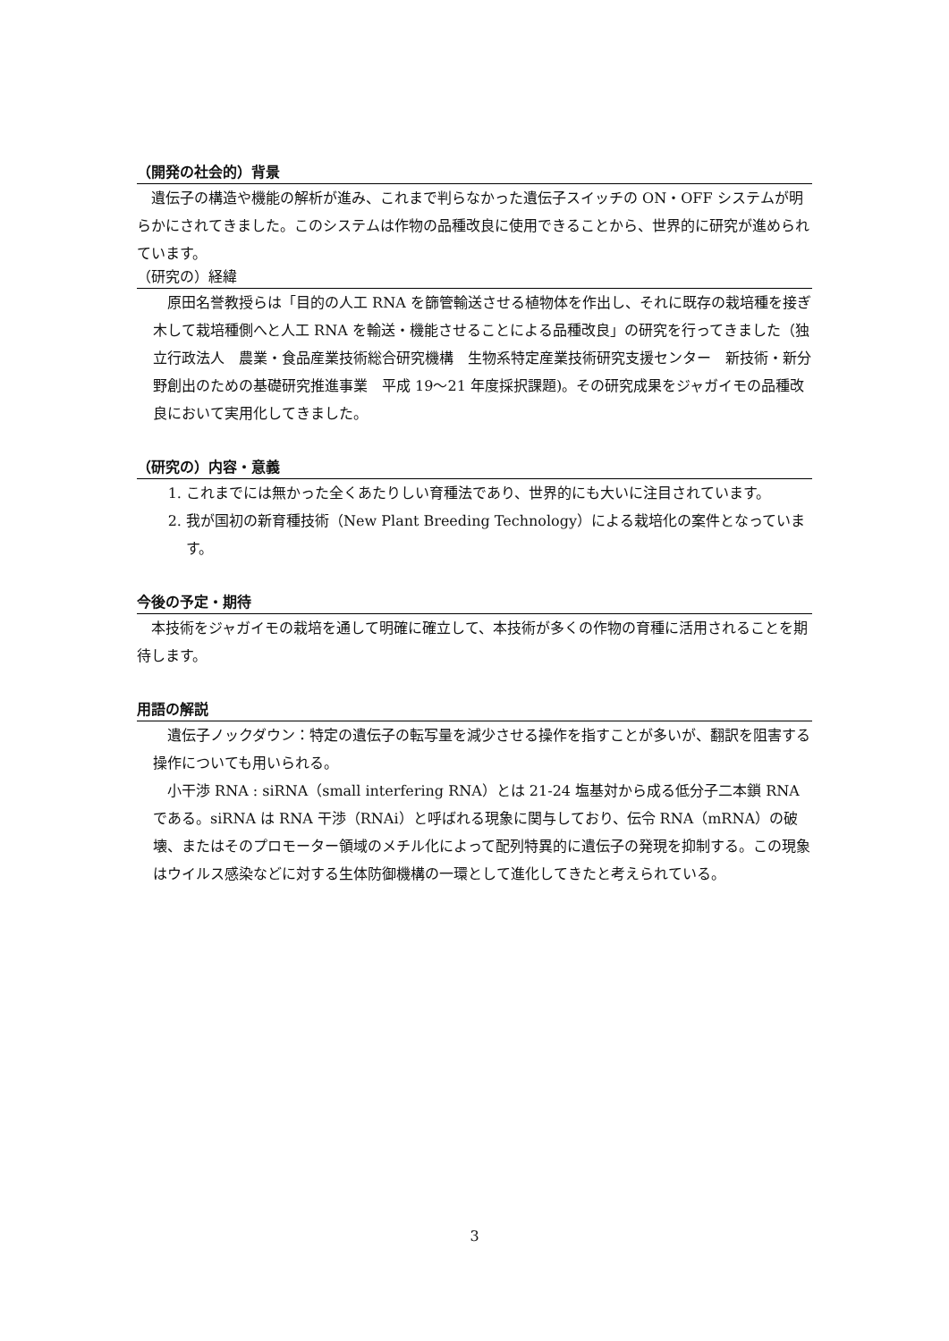（開発の社会的）背景
　遺伝子の構造や機能の解析が進み、これまで判らなかった遺伝子スイッチの ON・OFF システムが明らかにされてきました。このシステムは作物の品種改良に使用できることから、世界的に研究が進められています。
（研究の）経緯
　原田名誉教授らは「目的の人工 RNA を篩管輸送させる植物体を作出し、それに既存の栽培種を接ぎ木して栽培種側へと人工 RNA を輸送・機能させることによる品種改良」の研究を行ってきました（独立行政法人　農業・食品産業技術総合研究機構　生物系特定産業技術研究支援センター　新技術・新分野創出のための基礎研究推進事業　平成 19～21 年度採択課題)。その研究成果をジャガイモの品種改良において実用化してきました。
（研究の）内容・意義
1. これまでには無かった全くあたりしい育種法であり、世界的にも大いに注目されています。
2. 我が国初の新育種技術（New Plant Breeding Technology）による栽培化の案件となっています。
今後の予定・期待
　本技術をジャガイモの栽培を通して明確に確立して、本技術が多くの作物の育種に活用されることを期待します。
用語の解説
　遺伝子ノックダウン：特定の遺伝子の転写量を減少させる操作を指すことが多いが、翻訳を阻害する操作についても用いられる。
　小干渉 RNA : siRNA（small interfering RNA）とは 21-24 塩基対から成る低分子二本鎖 RNA である。siRNA は RNA 干渉（RNAi）と呼ばれる現象に関与しており、伝令 RNA（mRNA）の破壊、またはそのプロモーター領域のメチル化によって配列特異的に遺伝子の発現を抑制する。この現象はウイルス感染などに対する生体防御機構の一環として進化してきたと考えられている。
3